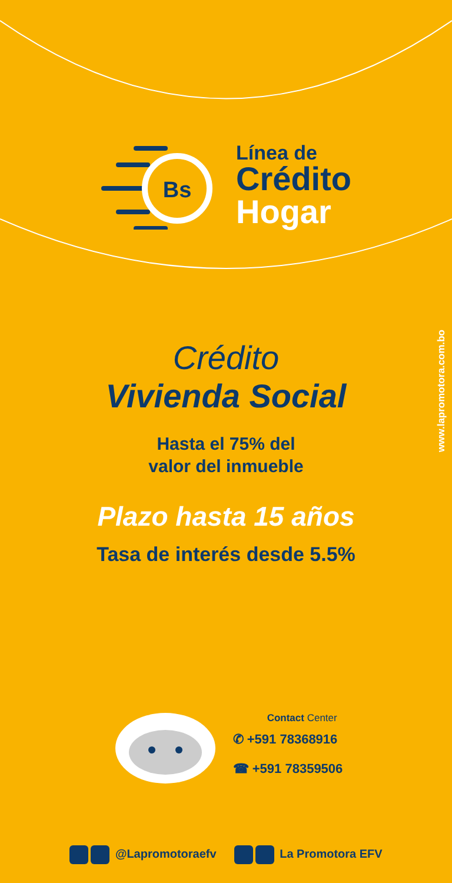Bs
Línea de
Crédito
Hogar
www.lapromotora.com.bo
Crédito
Vivienda Social
Hasta el 75% del
valor del inmueble
Plazo hasta 15 años
Tasa de interés desde 5.5%
Contact Center
✆ +591 78368916
☎ +591 78359506
@Lapromotoraefv La Promotora EFV